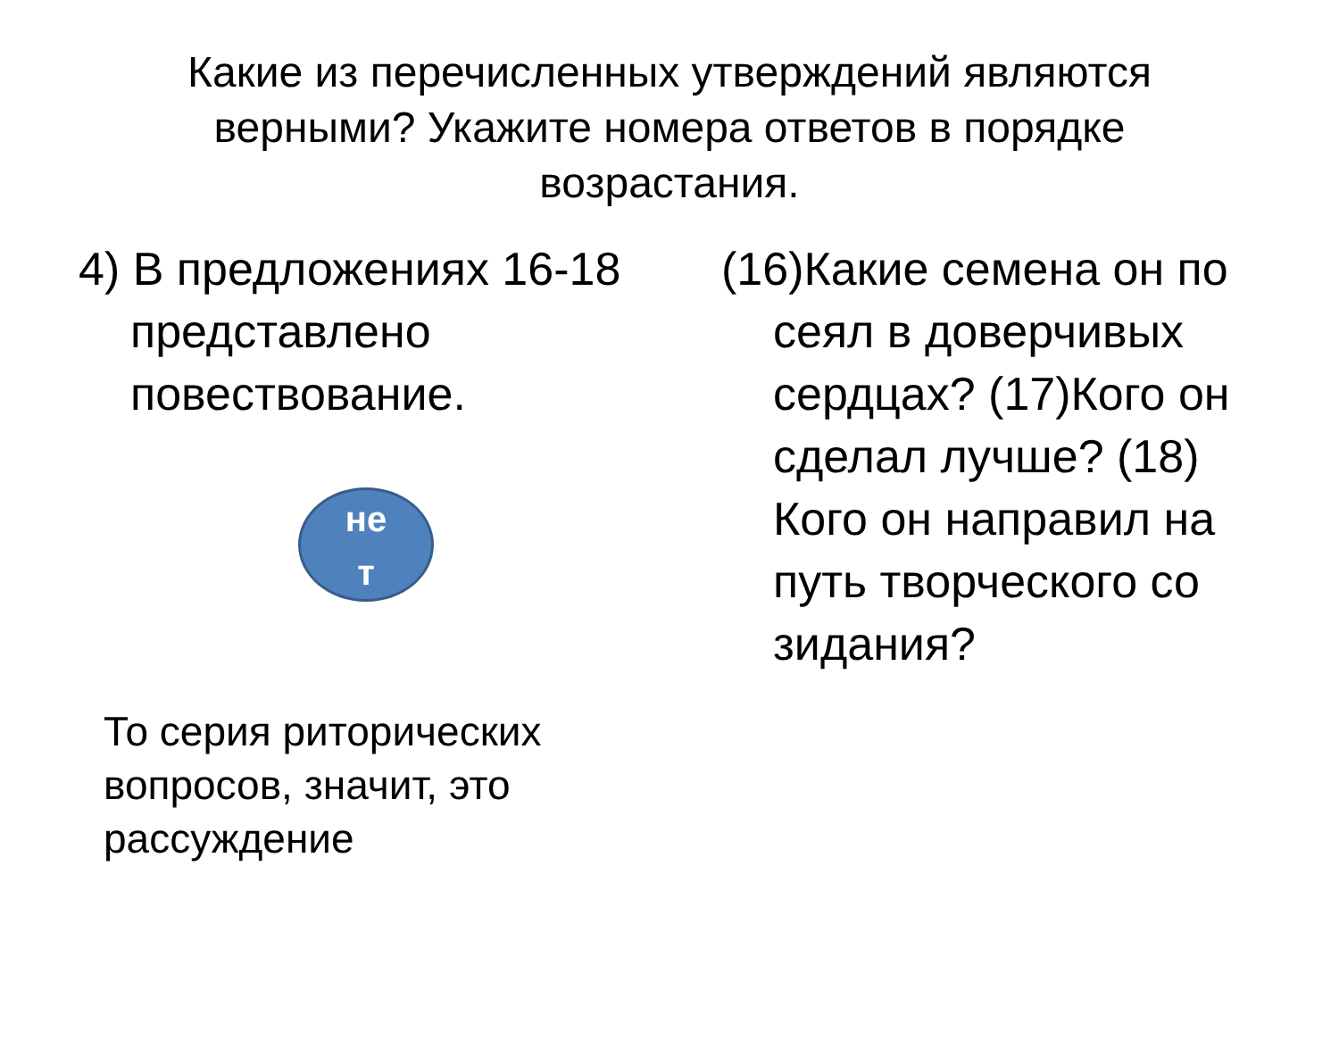Какие из перечисленных утверждений являются верными? Укажите номера ответов в порядке возрастания.
4) В предложениях 16-18 представлено повествование.
не
т
То серия риторических вопросов, значит, это рассуждение
(16)Какие семена он по сеял в доверчивых сердцах? (17)Кого он сделал лучше? (18) Кого он направил на путь творческого со зидания?